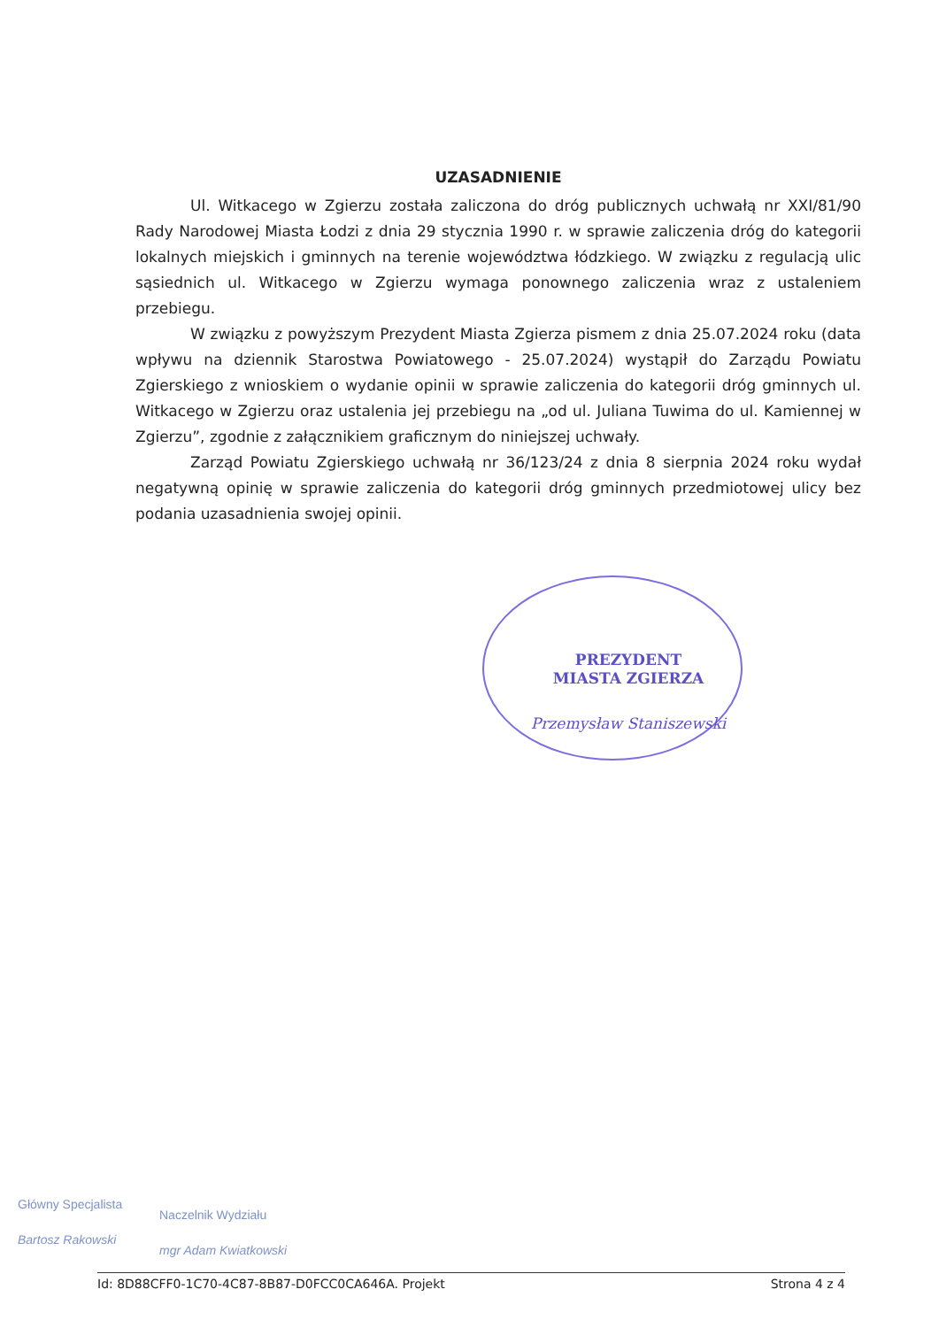UZASADNIENIE
Ul. Witkacego w Zgierzu została zaliczona do dróg publicznych uchwałą nr XXI/81/90 Rady Narodowej Miasta Łodzi z dnia 29 stycznia 1990 r. w sprawie zaliczenia dróg do kategorii lokalnych miejskich i gminnych na terenie województwa łódzkiego. W związku z regulacją ulic sąsiednich ul. Witkacego w Zgierzu wymaga ponownego zaliczenia wraz z ustaleniem przebiegu.
W związku z powyższym Prezydent Miasta Zgierza pismem z dnia 25.07.2024 roku (data wpływu na dziennik Starostwa Powiatowego - 25.07.2024) wystąpił do Zarządu Powiatu Zgierskiego z wnioskiem o wydanie opinii w sprawie zaliczenia do kategorii dróg gminnych ul. Witkacego w Zgierzu oraz ustalenia jej przebiegu na „od ul. Juliana Tuwima do ul. Kamiennej w Zgierzu”, zgodnie z załącznikiem graficznym do niniejszej uchwały.
Zarząd Powiatu Zgierskiego uchwałą nr 36/123/24 z dnia 8 sierpnia 2024 roku wydał negatywną opinię w sprawie zaliczenia do kategorii dróg gminnych przedmiotowej ulicy bez podania uzasadnienia swojej opinii.
PREZYDENT
MIASTA ZGIERZA
Przemysław Staniszewski
Główny Specjalista
Bartosz Rakowski
Naczelnik Wydziału
mgr Adam Kwiatkowski
Id: 8D88CFF0-1C70-4C87-8B87-D0FCC0CA646A. Projekt Strona 4 z 4